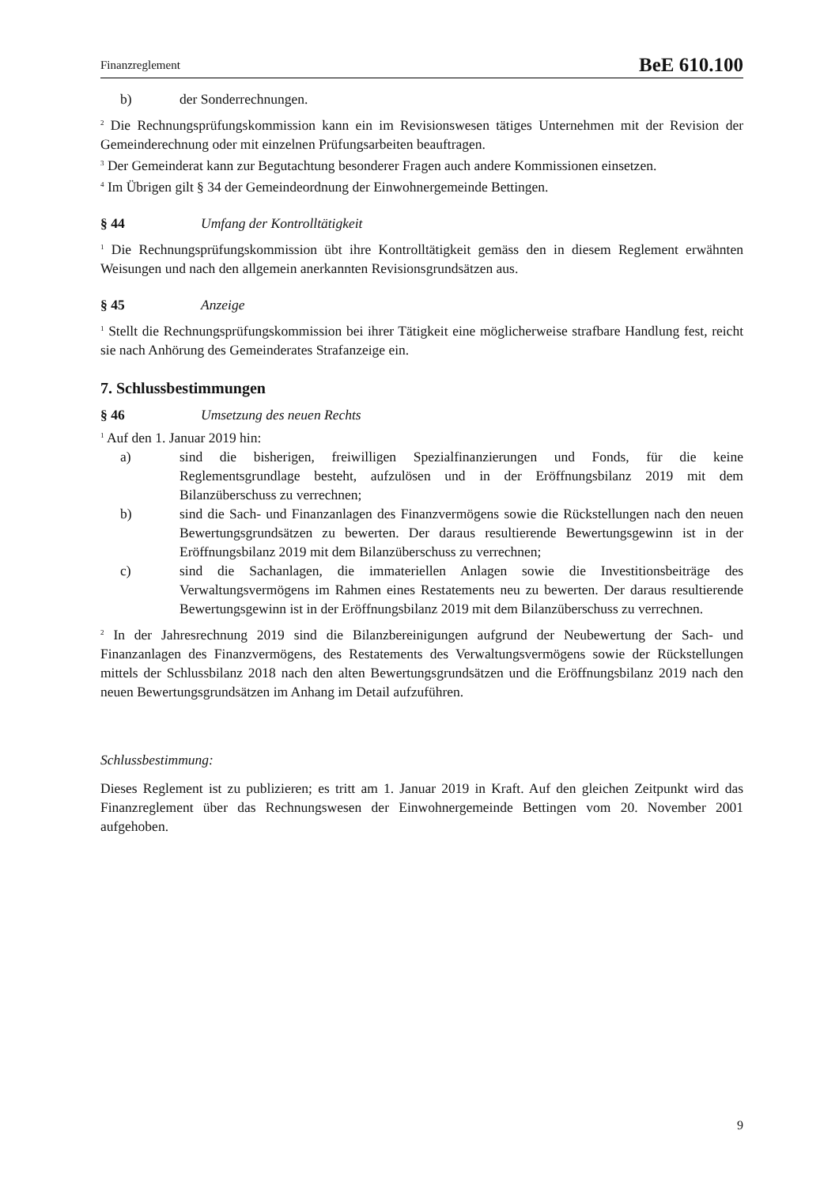Finanzreglement BeE 610.100
b) der Sonderrechnungen.
<sup>2</sup> Die Rechnungsprüfungskommission kann ein im Revisionswesen tätiges Unternehmen mit der Revision der Gemeinderechnung oder mit einzelnen Prüfungsarbeiten beauftragen.
<sup>3</sup> Der Gemeinderat kann zur Begutachtung besonderer Fragen auch andere Kommissionen einsetzen.
<sup>4</sup> Im Übrigen gilt § 34 der Gemeindeordnung der Einwohnergemeinde Bettingen.
§ 44 Umfang der Kontrolltätigkeit
<sup>1</sup> Die Rechnungsprüfungskommission übt ihre Kontrolltätigkeit gemäss den in diesem Reglement erwähnten Weisungen und nach den allgemein anerkannten Revisionsgrundsätzen aus.
§ 45 Anzeige
<sup>1</sup> Stellt die Rechnungsprüfungskommission bei ihrer Tätigkeit eine möglicherweise strafbare Handlung fest, reicht sie nach Anhörung des Gemeinderates Strafanzeige ein.
7. Schlussbestimmungen
§ 46 Umsetzung des neuen Rechts
<sup>1</sup> Auf den 1. Januar 2019 hin:
a) sind die bisherigen, freiwilligen Spezialfinanzierungen und Fonds, für die keine Reglementsgrundlage besteht, aufzulösen und in der Eröffnungsbilanz 2019 mit dem Bilanzüberschuss zu verrechnen;
b) sind die Sach- und Finanzanlagen des Finanzvermögens sowie die Rückstellungen nach den neuen Bewertungsgrundsätzen zu bewerten. Der daraus resultierende Bewertungsgewinn ist in der Eröffnungsbilanz 2019 mit dem Bilanzüberschuss zu verrechnen;
c) sind die Sachanlagen, die immateriellen Anlagen sowie die Investitionsbeiträge des Verwaltungsvermögens im Rahmen eines Restatements neu zu bewerten. Der daraus resultierende Bewertungsgewinn ist in der Eröffnungsbilanz 2019 mit dem Bilanzüberschuss zu verrechnen.
<sup>2</sup> In der Jahresrechnung 2019 sind die Bilanzbereinigungen aufgrund der Neubewertung der Sach- und Finanzanlagen des Finanzvermögens, des Restatements des Verwaltungsvermögens sowie der Rückstellungen mittels der Schlussbilanz 2018 nach den alten Bewertungsgrundsätzen und die Eröffnungsbilanz 2019 nach den neuen Bewertungsgrundsätzen im Anhang im Detail aufzuführen.
Schlussbestimmung:
Dieses Reglement ist zu publizieren; es tritt am 1. Januar 2019 in Kraft. Auf den gleichen Zeitpunkt wird das Finanzreglement über das Rechnungswesen der Einwohnergemeinde Bettingen vom 20. November 2001 aufgehoben.
9